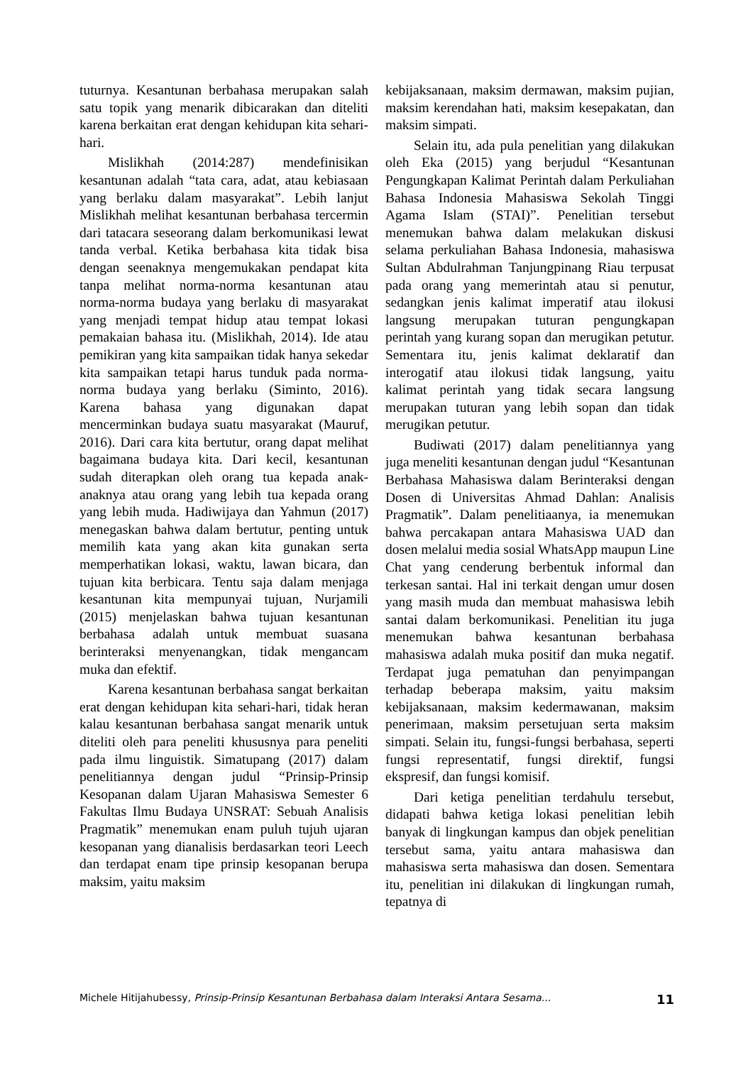tuturnya. Kesantunan berbahasa merupakan salah satu topik yang menarik dibicarakan dan diteliti karena berkaitan erat dengan kehidupan kita sehari-hari.
Mislikhah (2014:287) mendefinisikan kesantunan adalah “tata cara, adat, atau kebiasaan yang berlaku dalam masyarakat”. Lebih lanjut Mislikhah melihat kesantunan berbahasa tercermin dari tatacara seseorang dalam berkomunikasi lewat tanda verbal. Ketika berbahasa kita tidak bisa dengan seenaknya mengemukakan pendapat kita tanpa melihat norma-norma kesantunan atau norma-norma budaya yang berlaku di masyarakat yang menjadi tempat hidup atau tempat lokasi pemakaian bahasa itu. (Mislikhah, 2014). Ide atau pemikiran yang kita sampaikan tidak hanya sekedar kita sampaikan tetapi harus tunduk pada norma-norma budaya yang berlaku (Siminto, 2016). Karena bahasa yang digunakan dapat mencerminkan budaya suatu masyarakat (Mauruf, 2016). Dari cara kita bertutur, orang dapat melihat bagaimana budaya kita. Dari kecil, kesantunan sudah diterapkan oleh orang tua kepada anak-anaknya atau orang yang lebih tua kepada orang yang lebih muda. Hadiwijaya dan Yahmun (2017) menegaskan bahwa dalam bertutur, penting untuk memilih kata yang akan kita gunakan serta memperhatikan lokasi, waktu, lawan bicara, dan tujuan kita berbicara. Tentu saja dalam menjaga kesantunan kita mempunyai tujuan, Nurjamili (2015) menjelaskan bahwa tujuan kesantunan berbahasa adalah untuk membuat suasana berinteraksi menyenangkan, tidak mengancam muka dan efektif.
Karena kesantunan berbahasa sangat berkaitan erat dengan kehidupan kita sehari-hari, tidak heran kalau kesantunan berbahasa sangat menarik untuk diteliti oleh para peneliti khususnya para peneliti pada ilmu linguistik. Simatupang (2017) dalam penelitiannya dengan judul “Prinsip-Prinsip Kesopanan dalam Ujaran Mahasiswa Semester 6 Fakultas Ilmu Budaya UNSRAT: Sebuah Analisis Pragmatik” menemukan enam puluh tujuh ujaran kesopanan yang dianalisis berdasarkan teori Leech dan terdapat enam tipe prinsip kesopanan berupa maksim, yaitu maksim
kebijaksanaan, maksim dermawan, maksim pujian, maksim kerendahan hati, maksim kesepakatan, dan maksim simpati.
Selain itu, ada pula penelitian yang dilakukan oleh Eka (2015) yang berjudul “Kesantunan Pengungkapan Kalimat Perintah dalam Perkuliahan Bahasa Indonesia Mahasiswa Sekolah Tinggi Agama Islam (STAI)”. Penelitian tersebut menemukan bahwa dalam melakukan diskusi selama perkuliahan Bahasa Indonesia, mahasiswa Sultan Abdulrahman Tanjungpinang Riau terpusat pada orang yang memerintah atau si penutur, sedangkan jenis kalimat imperatif atau ilokusi langsung merupakan tuturan pengungkapan perintah yang kurang sopan dan merugikan petutur. Sementara itu, jenis kalimat deklaratif dan interogatif atau ilokusi tidak langsung, yaitu kalimat perintah yang tidak secara langsung merupakan tuturan yang lebih sopan dan tidak merugikan petutur.
Budiwati (2017) dalam penelitiannya yang juga meneliti kesantunan dengan judul “Kesantunan Berbahasa Mahasiswa dalam Berinteraksi dengan Dosen di Universitas Ahmad Dahlan: Analisis Pragmatik”. Dalam penelitiaanya, ia menemukan bahwa percakapan antara Mahasiswa UAD dan dosen melalui media sosial WhatsApp maupun Line Chat yang cenderung berbentuk informal dan terkesan santai. Hal ini terkait dengan umur dosen yang masih muda dan membuat mahasiswa lebih santai dalam berkomunikasi. Penelitian itu juga menemukan bahwa kesantunan berbahasa mahasiswa adalah muka positif dan muka negatif. Terdapat juga pematuhan dan penyimpangan terhadap beberapa maksim, yaitu maksim kebijaksanaan, maksim kedermawanan, maksim penerimaan, maksim persetujuan serta maksim simpati. Selain itu, fungsi-fungsi berbahasa, seperti fungsi representatif, fungsi direktif, fungsi ekspresif, dan fungsi komisif.
Dari ketiga penelitian terdahulu tersebut, didapati bahwa ketiga lokasi penelitian lebih banyak di lingkungan kampus dan objek penelitian tersebut sama, yaitu antara mahasiswa dan mahasiswa serta mahasiswa dan dosen. Sementara itu, penelitian ini dilakukan di lingkungan rumah, tepatnya di
Michele Hitijahubessy, Prinsip-Prinsip Kesantunan Berbahasa dalam Interaksi Antara Sesama... 11